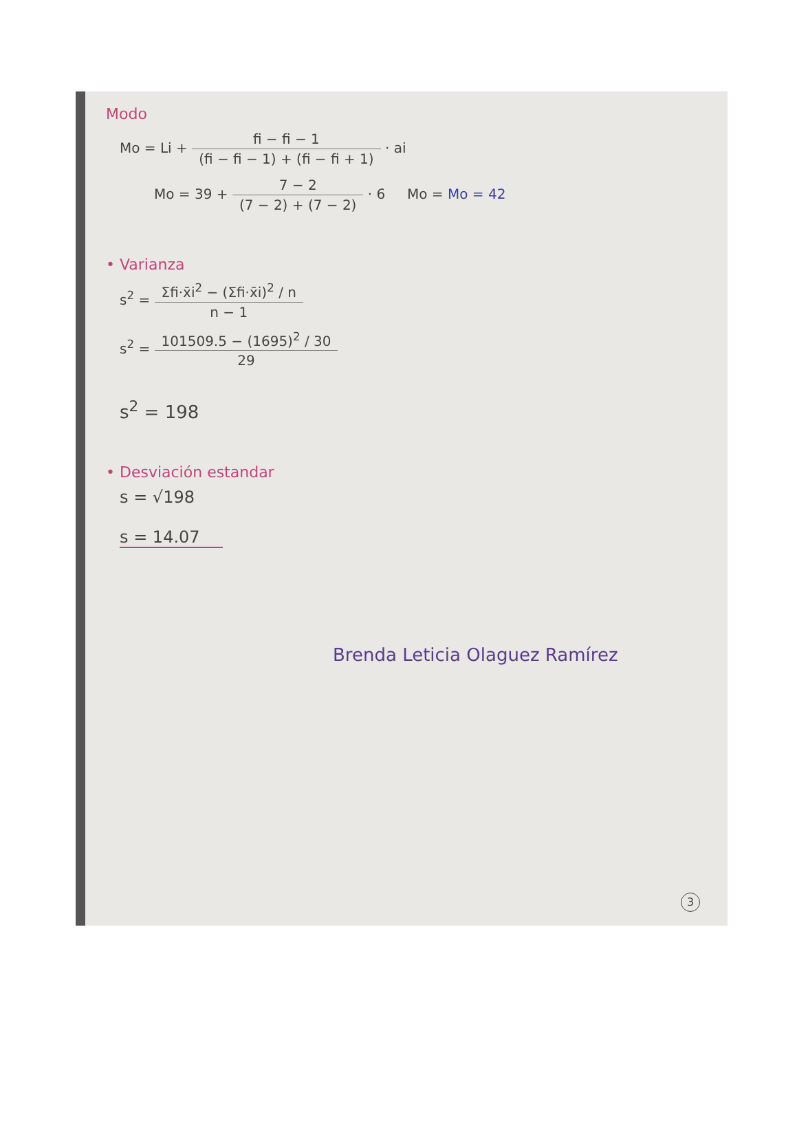Modo
Mo = Li + fi − fi − 1 (fi − fi − 1) + (fi − fi + 1) · ai
Mo = 39 + 7 − 2 (7 − 2) + (7 − 2) · 6 Mo = Mo = 42
• Varianza
s<sup>2</sup> = Σfi·x̄i<sup>2</sup> − (Σfi·x̄i)<sup>2</sup> / n n − 1
s<sup>2</sup> = 101509.5 − (1695)<sup>2</sup> / 30 29
s<sup>2</sup> = 198
• Desviación estandar
s = √198
s = 14.07
Brenda Leticia Olaguez Ramírez
3